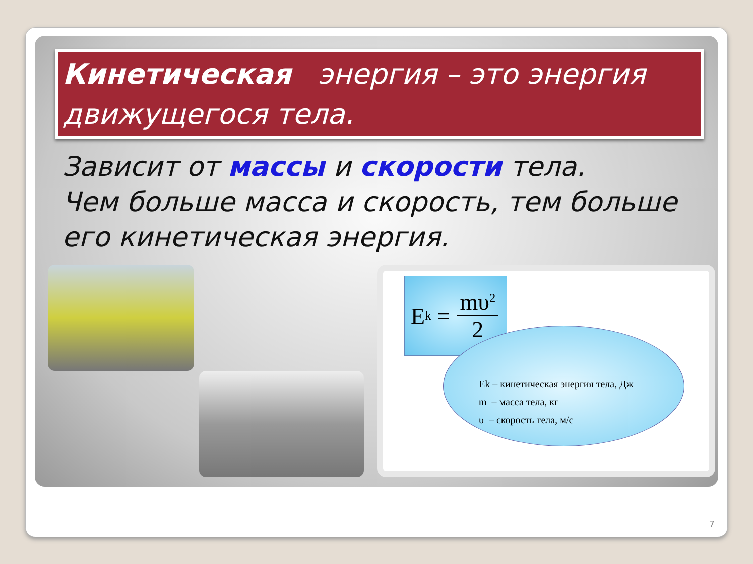Кинетическая энергия – это энергия движущегося тела.
Зависит от массы и скорости тела.
Чем больше масса и скорость, тем больше его кинетическая энергия.
E<sub>k</sub> = mυ<sup>2</sup> 2
Ek – кинетическая энергия тела, Дж
m – масса тела, кг
υ – скорость тела, м/с
7